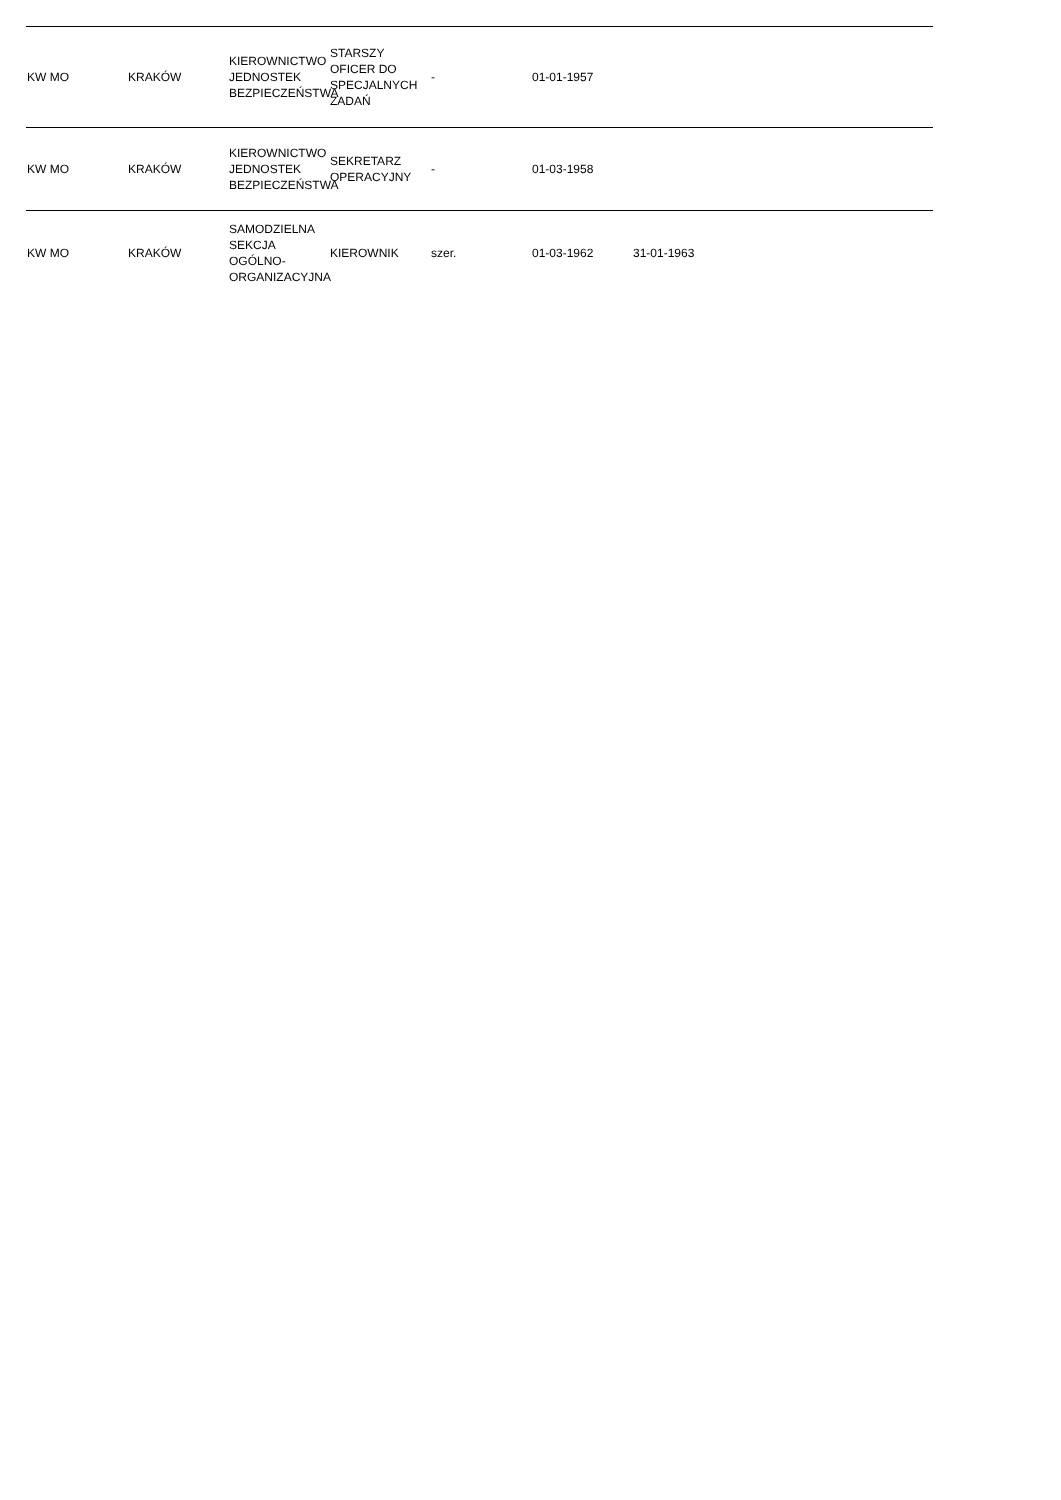| KW MO | KRAKÓW | KIEROWNICTWO JEDNOSTEK BEZPIECZEŃSTWA | STARSZY OFICER DO SPECJALNYCH ZADAŃ | - | 01-01-1957 | | |
| KW MO | KRAKÓW | KIEROWNICTWO JEDNOSTEK BEZPIECZEŃSTWA | SEKRETARZ OPERACYJNY | - | 01-03-1958 | | |
| KW MO | KRAKÓW | SAMODZIELNA SEKCJA OGÓLNO-ORGANIZACYJNA | KIEROWNIK | szer. | 01-03-1962 | 31-01-1963 | |